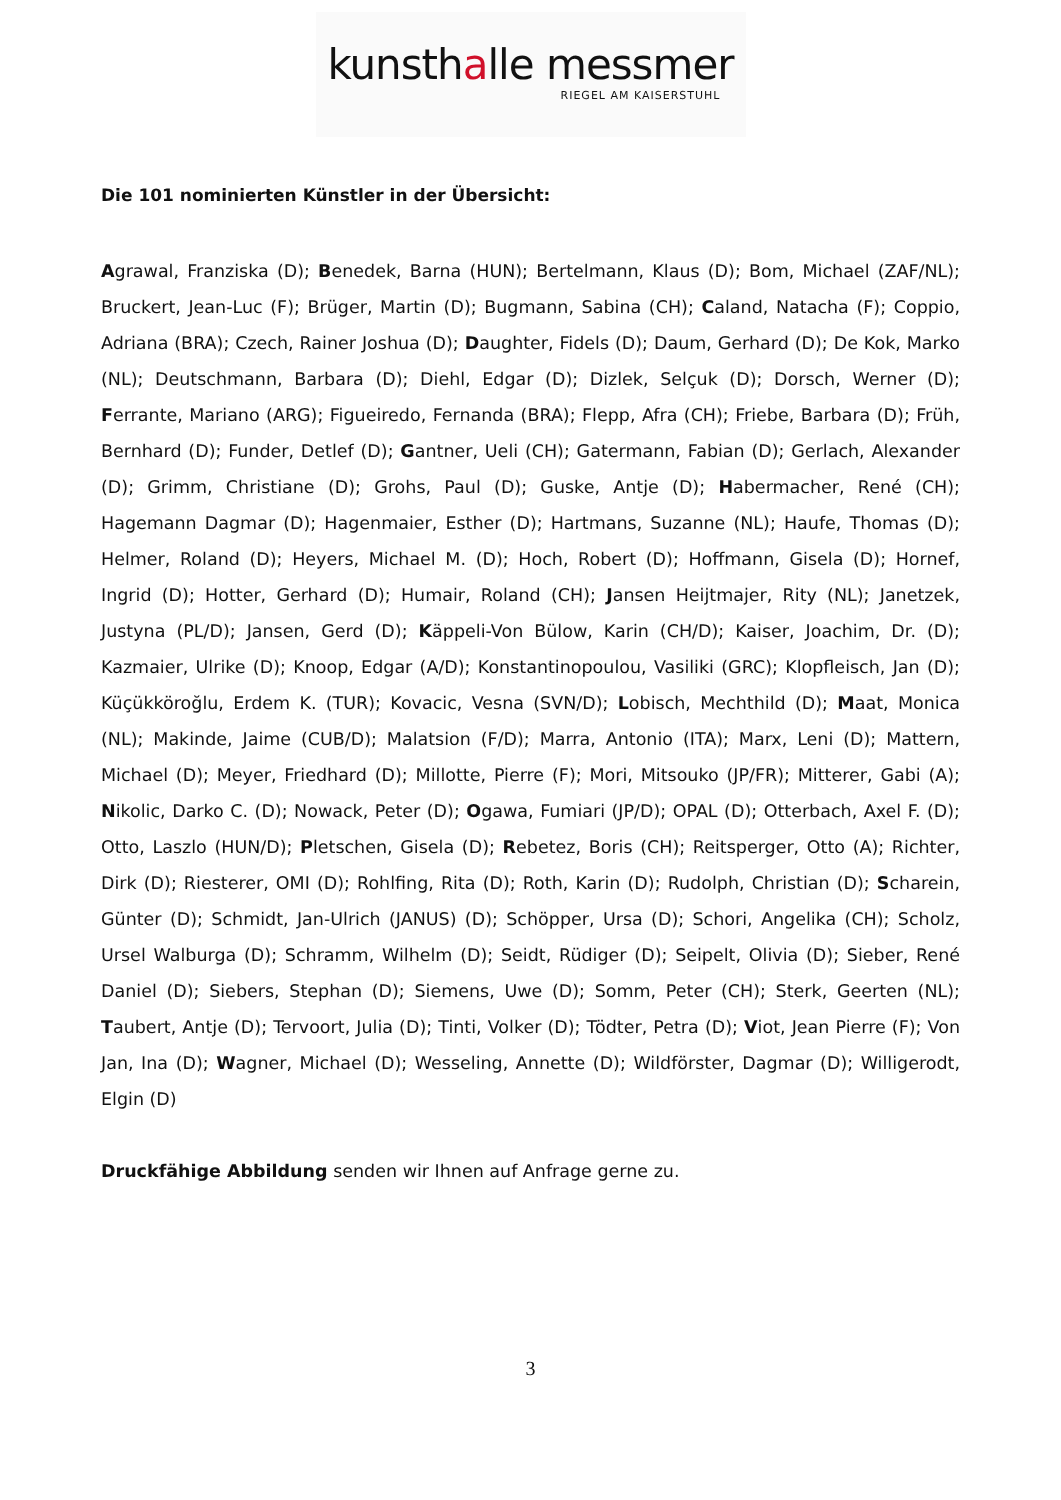kunsthalle messmer
RIEGEL AM KAISERSTUHL
Die 101 nominierten Künstler in der Übersicht:
Agrawal, Franziska (D); Benedek, Barna (HUN); Bertelmann, Klaus (D); Bom, Michael (ZAF/NL); Bruckert, Jean-Luc (F); Brüger, Martin (D); Bugmann, Sabina (CH); Caland, Natacha (F); Coppio, Adriana (BRA); Czech, Rainer Joshua (D); Daughter, Fidels (D); Daum, Gerhard (D); De Kok, Marko (NL); Deutschmann, Barbara (D); Diehl, Edgar (D); Dizlek, Selçuk (D); Dorsch, Werner (D); Ferrante, Mariano (ARG); Figueiredo, Fernanda (BRA); Flepp, Afra (CH); Friebe, Barbara (D); Früh, Bernhard (D); Funder, Detlef (D); Gantner, Ueli (CH); Gatermann, Fabian (D); Gerlach, Alexander (D); Grimm, Christiane (D); Grohs, Paul (D); Guske, Antje (D); Habermacher, René (CH); Hagemann Dagmar (D); Hagenmaier, Esther (D); Hartmans, Suzanne (NL); Haufe, Thomas (D); Helmer, Roland (D); Heyers, Michael M. (D); Hoch, Robert (D); Hoffmann, Gisela (D); Hornef, Ingrid (D); Hotter, Gerhard (D); Humair, Roland (CH); Jansen Heijtmajer, Rity (NL); Janetzek, Justyna (PL/D); Jansen, Gerd (D); Käppeli-Von Bülow, Karin (CH/D); Kaiser, Joachim, Dr. (D); Kazmaier, Ulrike (D); Knoop, Edgar (A/D); Konstantinopoulou, Vasiliki (GRC); Klopfleisch, Jan (D); Küçükköroğlu, Erdem K. (TUR); Kovacic, Vesna (SVN/D); Lobisch, Mechthild (D); Maat, Monica (NL); Makinde, Jaime (CUB/D); Malatsion (F/D); Marra, Antonio (ITA); Marx, Leni (D); Mattern, Michael (D); Meyer, Friedhard (D); Millotte, Pierre (F); Mori, Mitsouko (JP/FR); Mitterer, Gabi (A); Nikolic, Darko C. (D); Nowack, Peter (D); Ogawa, Fumiari (JP/D); OPAL (D); Otterbach, Axel F. (D); Otto, Laszlo (HUN/D); Pletschen, Gisela (D); Rebetez, Boris (CH); Reitsperger, Otto (A); Richter, Dirk (D); Riesterer, OMI (D); Rohlfing, Rita (D); Roth, Karin (D); Rudolph, Christian (D); Scharein, Günter (D); Schmidt, Jan-Ulrich (JANUS) (D); Schöpper, Ursa (D); Schori, Angelika (CH); Scholz, Ursel Walburga (D); Schramm, Wilhelm (D); Seidt, Rüdiger (D); Seipelt, Olivia (D); Sieber, René Daniel (D); Siebers, Stephan (D); Siemens, Uwe (D); Somm, Peter (CH); Sterk, Geerten (NL); Taubert, Antje (D); Tervoort, Julia (D); Tinti, Volker (D); Tödter, Petra (D); Viot, Jean Pierre (F); Von Jan, Ina (D); Wagner, Michael (D); Wesseling, Annette (D); Wildförster, Dagmar (D); Willigerodt, Elgin (D)
Druckfähige Abbildung senden wir Ihnen auf Anfrage gerne zu.
3